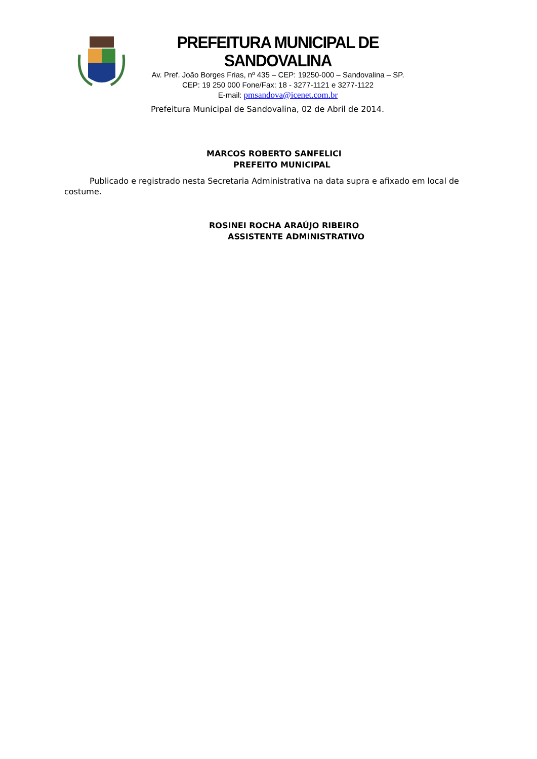PREFEITURA MUNICIPAL DE SANDOVALINA
Av. Pref. João Borges Frias, nº 435 – CEP: 19250-000 – Sandovalina – SP.
CEP: 19 250 000 Fone/Fax: 18 - 3277-1121 e 3277-1122
E-mail: pmsandova@icenet.com.br
Prefeitura Municipal de Sandovalina, 02 de Abril de 2014.
MARCOS ROBERTO SANFELICI
PREFEITO MUNICIPAL
Publicado e registrado nesta Secretaria Administrativa na data supra e afixado em local de costume.
ROSINEI ROCHA ARAÚJO RIBEIRO
ASSISTENTE ADMINISTRATIVO